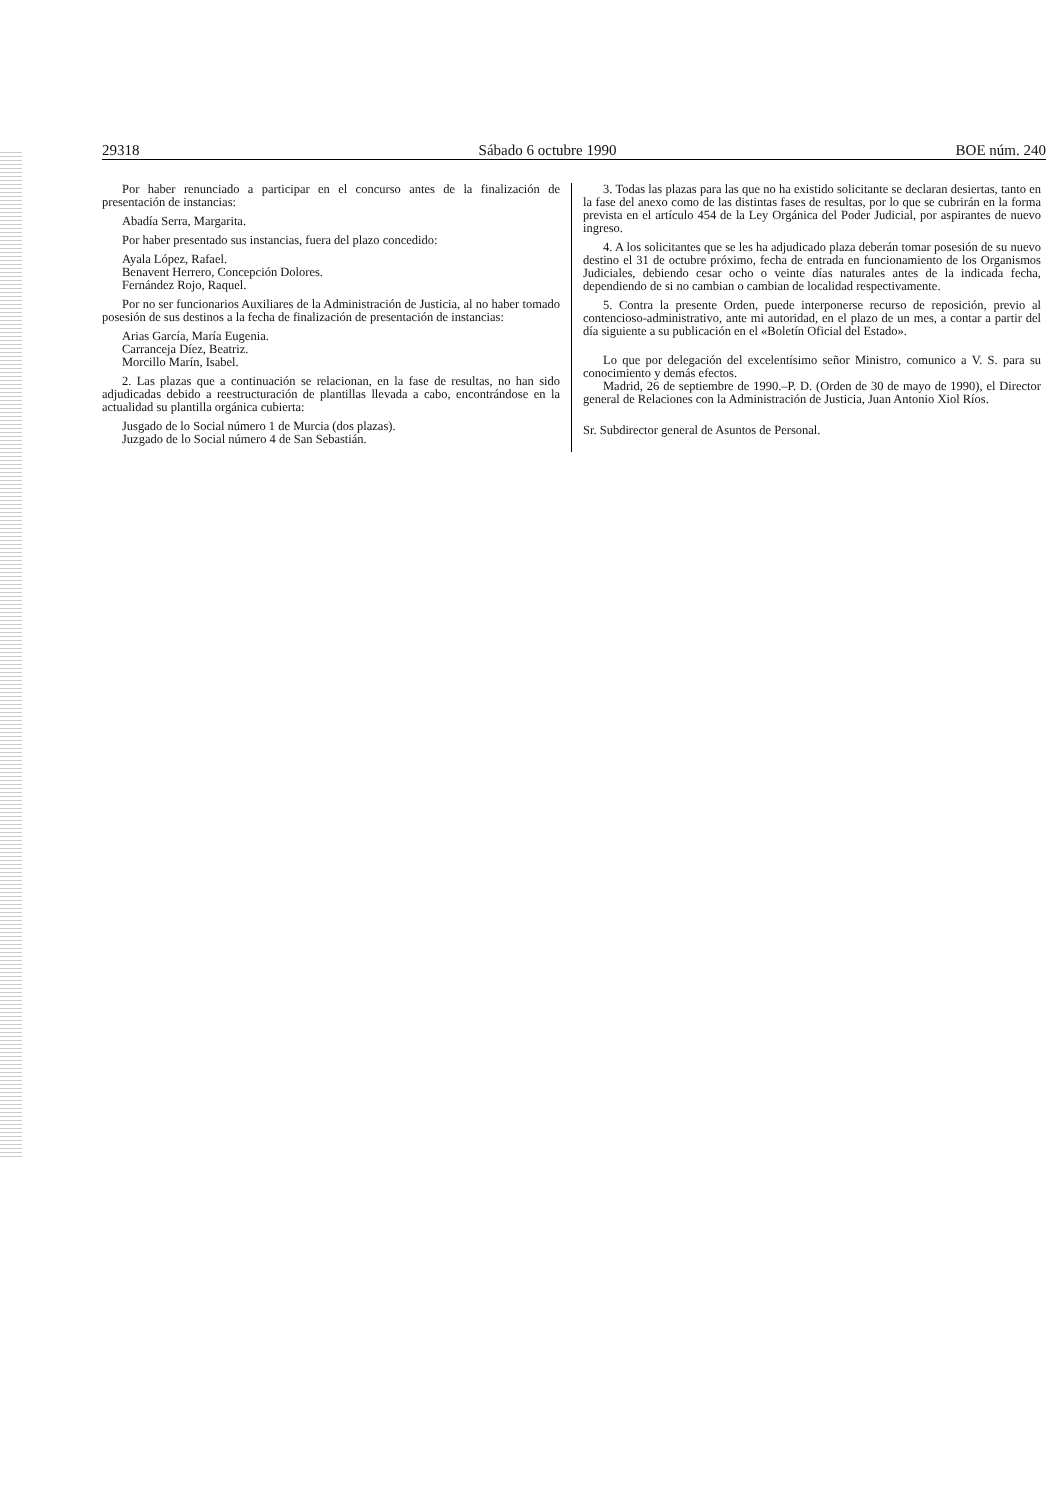29318 Sábado 6 octubre 1990 BOE núm. 240
Por haber renunciado a participar en el concurso antes de la finalización de presentación de instancias:
Abadía Serra, Margarita.
Por haber presentado sus instancias, fuera del plazo concedido:
Ayala López, Rafael.
Benavent Herrero, Concepción Dolores.
Fernández Rojo, Raquel.
Por no ser funcionarios Auxiliares de la Administración de Justicia, al no haber tomado posesión de sus destinos a la fecha de finalización de presentación de instancias:
Arias García, María Eugenia.
Carranceja Díez, Beatriz.
Morcillo Marín, Isabel.
2. Las plazas que a continuación se relacionan, en la fase de resultas, no han sido adjudicadas debido a reestructuración de plantillas llevada a cabo, encontrándose en la actualidad su plantilla orgánica cubierta:
Jusgado de lo Social número 1 de Murcia (dos plazas).
Juzgado de lo Social número 4 de San Sebastián.
3. Todas las plazas para las que no ha existido solicitante se declaran desiertas, tanto en la fase del anexo como de las distintas fases de resultas, por lo que se cubrirán en la forma prevista en el artículo 454 de la Ley Orgánica del Poder Judicial, por aspirantes de nuevo ingreso.
4. A los solicitantes que se les ha adjudicado plaza deberán tomar posesión de su nuevo destino el 31 de octubre próximo, fecha de entrada en funcionamiento de los Organismos Judiciales, debiendo cesar ocho o veinte días naturales antes de la indicada fecha, dependiendo de si no cambian o cambian de localidad respectivamente.
5. Contra la presente Orden, puede interponerse recurso de reposición, previo al contencioso-administrativo, ante mi autoridad, en el plazo de un mes, a contar a partir del día siguiente a su publicación en el «Boletín Oficial del Estado».
Lo que por delegación del excelentísimo señor Ministro, comunico a V. S. para su conocimiento y demás efectos.
Madrid, 26 de septiembre de 1990.–P. D. (Orden de 30 de mayo de 1990), el Director general de Relaciones con la Administración de Justicia, Juan Antonio Xiol Ríos.
Sr. Subdirector general de Asuntos de Personal.